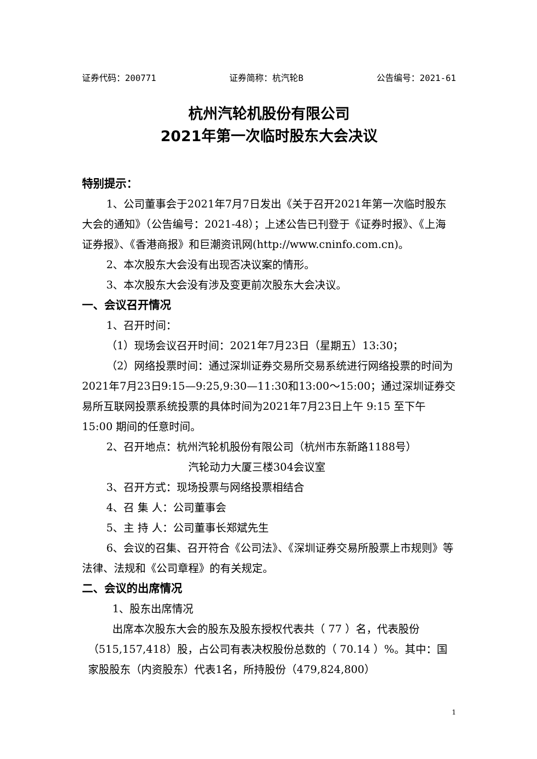证券代码：200771 证券简称：杭汽轮B 公告编号：2021-61
杭州汽轮机股份有限公司
2021年第一次临时股东大会决议
特别提示：
1、公司董事会于2021年7月7日发出《关于召开2021年第一次临时股东大会的通知》（公告编号：2021-48）；上述公告已刊登于《证券时报》、《上海证券报》、《香港商报》和巨潮资讯网(http://www.cninfo.com.cn)。
2、本次股东大会没有出现否决议案的情形。
3、本次股东大会没有涉及变更前次股东大会决议。
一、会议召开情况
1、召开时间：
（1）现场会议召开时间：2021年7月23日（星期五）13:30；
（2）网络投票时间：通过深圳证券交易所交易系统进行网络投票的时间为2021年7月23日9:15—9:25,9:30—11:30和13:00～15:00；通过深圳证券交易所互联网投票系统投票的具体时间为2021年7月23日上午 9:15 至下午 15:00 期间的任意时间。
2、召开地点：杭州汽轮机股份有限公司（杭州市东新路1188号）
汽轮动力大厦三楼304会议室
3、召开方式：现场投票与网络投票相结合
4、召 集 人：公司董事会
5、主 持 人：公司董事长郑斌先生
6、会议的召集、召开符合《公司法》、《深圳证券交易所股票上市规则》等法律、法规和《公司章程》的有关规定。
二、会议的出席情况
1、股东出席情况
出席本次股东大会的股东及股东授权代表共（ 77 ）名，代表股份（515,157,418）股，占公司有表决权股份总数的（ 70.14 ）%。其中：国家股股东（内资股东）代表1名，所持股份（479,824,800）
1